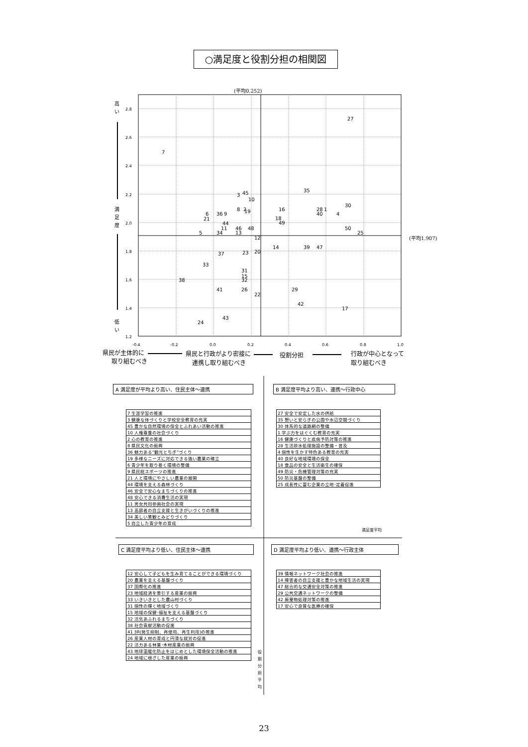○満足度と役割分担の相関図
(平均0.252)
(平均1.907)
2.8
2.6
2.4
2.2
2.0
1.8
1.6
1.4
1.2
-0.4
-0.2
0.0
0.2
0.4
0.6
0.8
1.0
高
い
満
足
度
低
い
27
7
35
3
45
10
30
8
2
19
16
28
1
40
4
6
21
36
9
18
49
44
11
46
48
50
5
34
13
25
12
14
39
47
37
23
20
33
31
15
32
38
41
26
29
22
42
17
43
24
県民が主体的に
取り組むべき
県民と行政がより密接に
連携し取り組むべき
役割分担
行政が中心となって
取り組むべき
満足度平均
役
割
分
担
平
均
A 満足度が平均より高い、住民主体～連携
| 7 生涯学習の推進 |
| 3 健康な体づくりと学校安全教育の充実 |
| 45 豊かな自然環境の保全とふれあい活動の推進 |
| 10 人権尊重の社会づくり |
| 2 心の教育の推進 |
| 8 県民文化の振興 |
| 36 魅力ある“観光とちぎ”づくり |
| 19 多様なニーズに対応できる強い農業の確立 |
| 6 青少年を取り巻く環境の整備 |
| 9 県民総スポーツの推進 |
| 21 人と環境にやさしい農業の展開 |
| 44 環境を支える森林づくり |
| 46 安全で安心なまちづくりの推進 |
| 48 安心できる消費生活の実現 |
| 11 男女共同参画社会の実現 |
| 13 高齢者の自立支援と生きがいづくりの推進 |
| 34 美しい景観とみどりづくり |
| 5 自立した青少年の育成 |
B 満足度平均より高い、連携～行政中心
| 27 安全で安定した水の供給 |
| 35 憩いと安らぎの公園や水辺空間づくり |
| 30 体系的な道路網の整備 |
| 1 学ぶ力をはぐくむ教育の充実 |
| 16 健康づくりと疾病予防対策の推進 |
| 28 生活排水処理施設の整備・普及 |
| 4 個性を生かす特色ある教育の充実 |
| 40 良好な地域環境の保全 |
| 18 食品の安全と生活衛生の確保 |
| 49 防災・危機管理対策の充実 |
| 50 防災基盤の整備 |
| 25 成長性に富む企業の立地･定着促進 |
C 満足度平均より低い、住民主体～連携
| 12 安心して子どもを生み育てることができる環境づくり |
| 20 農業を支える基盤づくり |
| 37 国際化の推進 |
| 23 地域経済を牽引する産業の振興 |
| 33 いきいきとした農山村づくり |
| 31 個性の輝く地域づくり |
| 15 地域の保健･福祉を支える基盤づくり |
| 32 活気あふれるまちづくり |
| 38 社会貢献活動の促進 |
| 41 3R(発生抑制、再使用、再生利用)の推進 |
| 26 産業人材の育成と円滑な就労の促進 |
| 22 活力ある林業･木材産業の振興 |
| 43 地球温暖化防止をはじめとした環境保全活動の推進 |
| 24 地域に根ざした産業の振興 |
D 満足度平均より低い、連携～行政主体
| 39 情報ネットワーク社会の推進 |
| 14 障害者の自立支援と豊かな地域生活の実現 |
| 47 総合的な交通安全対策の推進 |
| 29 公共交通ネットワークの整備 |
| 42 廃棄物処理対策の推進 |
| 17 安心で良質な医療の確保 |
23